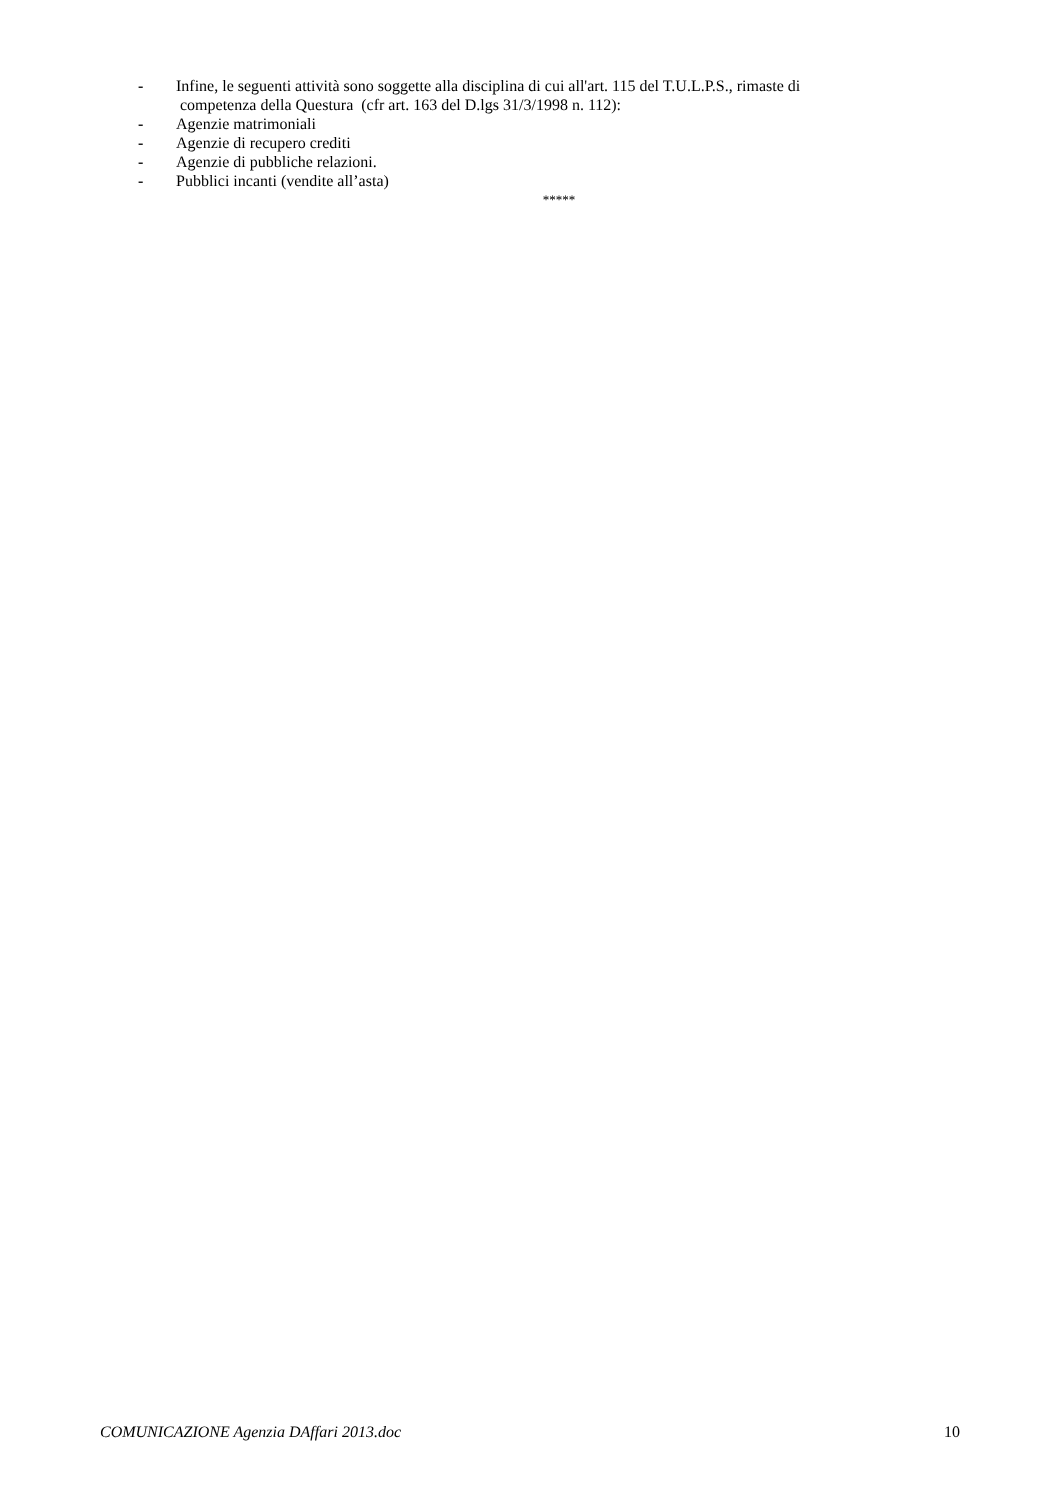- Infine, le seguenti attività sono soggette alla disciplina di cui all'art. 115 del T.U.L.P.S., rimaste di
competenza della Questura (cfr art. 163 del D.lgs 31/3/1998 n. 112):
- Agenzie matrimoniali
- Agenzie di recupero crediti
- Agenzie di pubbliche relazioni.
- Pubblici incanti (vendite all’asta)
*****
COMUNICAZIONE Agenzia DAffari 2013.doc 10